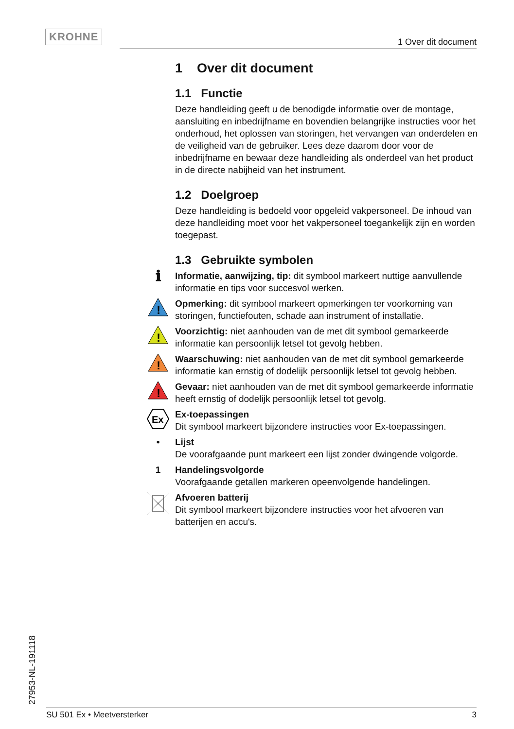KROHNE
1 Over dit document
1 Over dit document
1.1 Functie
Deze handleiding geeft u de benodigde informatie over de montage, aansluiting en inbedrijfname en bovendien belangrijke instructies voor het onderhoud, het oplossen van storingen, het vervangen van onderdelen en de veiligheid van de gebruiker. Lees deze daarom door voor de inbedrijfname en bewaar deze handleiding als onderdeel van het product in de directe nabijheid van het instrument.
1.2 Doelgroep
Deze handleiding is bedoeld voor opgeleid vakpersoneel. De inhoud van deze handleiding moet voor het vakpersoneel toegankelijk zijn en worden toegepast.
1.3 Gebruikte symbolen
ℹ
Informatie, aanwijzing, tip: dit symbool markeert nuttige aanvullende informatie en tips voor succesvol werken.
!
Opmerking: dit symbool markeert opmerkingen ter voorkoming van storingen, functiefouten, schade aan instrument of installatie.
!
Voorzichtig: niet aanhouden van de met dit symbool gemarkeerde informatie kan persoonlijk letsel tot gevolg hebben.
!
Waarschuwing: niet aanhouden van de met dit symbool gemarkeerde informatie kan ernstig of dodelijk persoonlijk letsel tot gevolg hebben.
!
Gevaar: niet aanhouden van de met dit symbool gemarkeerde informatie heeft ernstig of dodelijk persoonlijk letsel tot gevolg.
Ex
Ex-toepassingen
Dit symbool markeert bijzondere instructies voor Ex-toepassingen.
• Lijst
De voorafgaande punt markeert een lijst zonder dwingende volgorde.
1 Handelingsvolgorde
Voorafgaande getallen markeren opeenvolgende handelingen.
Afvoeren batterij
Dit symbool markeert bijzondere instructies voor het afvoeren van batterijen en accu's.
27953-NL-191118 SU 501 Ex • Meetversterker 3